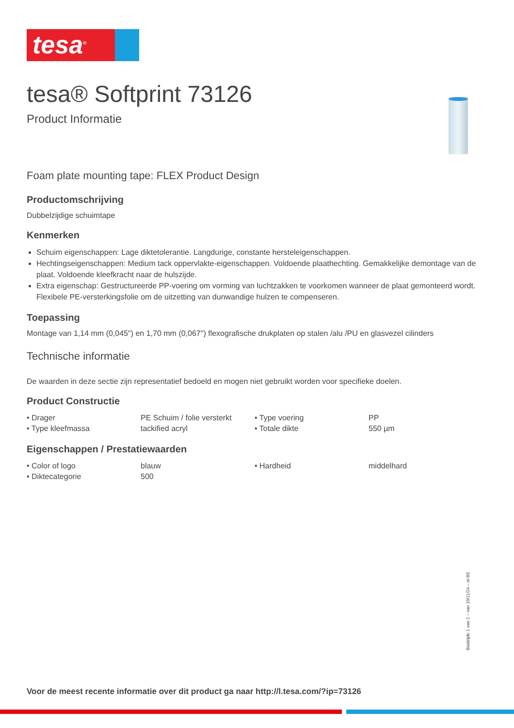tesa<sup>®</sup>
tesa® Softprint 73126
Product Informatie
Foam plate mounting tape: FLEX Product Design
Productomschrijving
Dubbelzijdige schuimtape
Kenmerken
Schuim eigenschappen: Lage diktetolerantie. Langdurige, constante hersteleigenschappen.
Hechtingseigenschappen: Medium tack oppervlakte-eigenschappen. Voldoende plaathechting. Gemakkelijke demontage van de plaat. Voldoende kleefkracht naar de hulszijde.
Extra eigenschap: Gestructureerde PP-voering om vorming van luchtzakken te voorkomen wanneer de plaat gemonteerd wordt. Flexibele PE-versterkingsfolie om de uitzetting van dunwandige hulzen te compenseren.
Toepassing
Montage van 1,14 mm (0,045") en 1,70 mm (0,067") flexografische drukplaten op stalen /alu /PU en glasvezel cilinders
Technische informatie
De waarden in deze sectie zijn representatief bedoeld en mogen niet gebruikt worden voor specifieke doelen.
Product Constructie
| • Drager | PE Schuim / folie versterkt | • Type voering | PP |
| • Type kleefmassa | tackified acryl | • Totale dikte | 550 µm |
Eigenschappen / Prestatiewaarden
| • Color of logo | blauw | • Hardheid | middelhard |
| • Diktecategorie | 500 | | |
Voor de meest recente informatie over dit product ga naar http://l.tesa.com/?ip=73126
Bladzijde 1 van 2 – van 10/11/24 – nl-BE